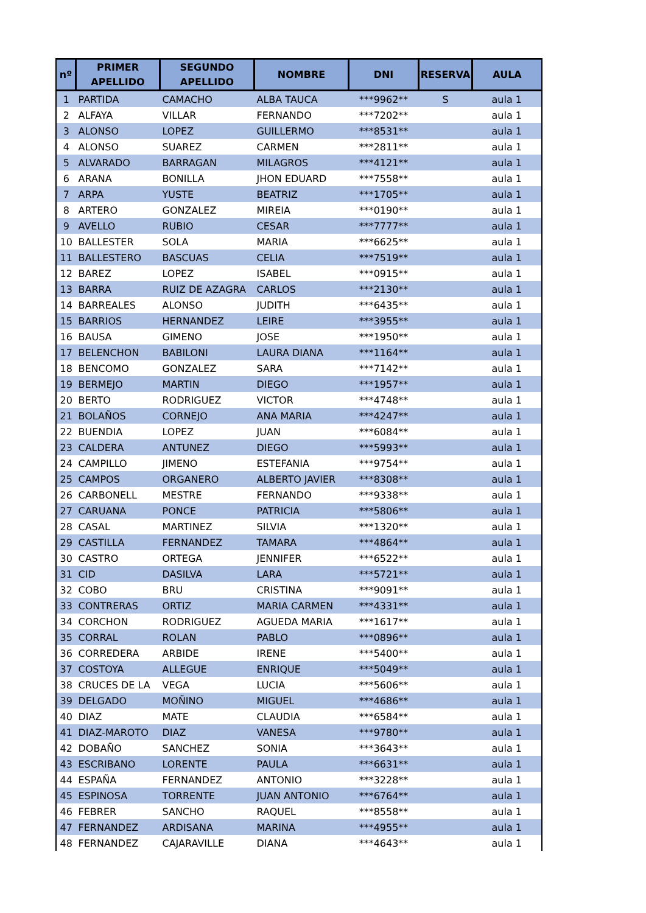| nº | PRIMER APELLIDO | SEGUNDO APELLIDO | NOMBRE | DNI | RESERVA | AULA |
| --- | --- | --- | --- | --- | --- | --- |
| 1 | PARTIDA | CAMACHO | ALBA TAUCA | ***9962** | S | aula 1 |
| 2 | ALFAYA | VILLAR | FERNANDO | ***7202** | | aula 1 |
| 3 | ALONSO | LOPEZ | GUILLERMO | ***8531** | | aula 1 |
| 4 | ALONSO | SUAREZ | CARMEN | ***2811** | | aula 1 |
| 5 | ALVARADO | BARRAGAN | MILAGROS | ***4121** | | aula 1 |
| 6 | ARANA | BONILLA | JHON EDUARD | ***7558** | | aula 1 |
| 7 | ARPA | YUSTE | BEATRIZ | ***1705** | | aula 1 |
| 8 | ARTERO | GONZALEZ | MIREIA | ***0190** | | aula 1 |
| 9 | AVELLO | RUBIO | CESAR | ***7777** | | aula 1 |
| 10 | BALLESTER | SOLA | MARIA | ***6625** | | aula 1 |
| 11 | BALLESTERO | BASCUAS | CELIA | ***7519** | | aula 1 |
| 12 | BAREZ | LOPEZ | ISABEL | ***0915** | | aula 1 |
| 13 | BARRA | RUIZ DE AZAGRA | CARLOS | ***2130** | | aula 1 |
| 14 | BARREALES | ALONSO | JUDITH | ***6435** | | aula 1 |
| 15 | BARRIOS | HERNANDEZ | LEIRE | ***3955** | | aula 1 |
| 16 | BAUSA | GIMENO | JOSE | ***1950** | | aula 1 |
| 17 | BELENCHON | BABILONI | LAURA DIANA | ***1164** | | aula 1 |
| 18 | BENCOMO | GONZALEZ | SARA | ***7142** | | aula 1 |
| 19 | BERMEJO | MARTIN | DIEGO | ***1957** | | aula 1 |
| 20 | BERTO | RODRIGUEZ | VICTOR | ***4748** | | aula 1 |
| 21 | BOLAÑOS | CORNEJO | ANA MARIA | ***4247** | | aula 1 |
| 22 | BUENDIA | LOPEZ | JUAN | ***6084** | | aula 1 |
| 23 | CALDERA | ANTUNEZ | DIEGO | ***5993** | | aula 1 |
| 24 | CAMPILLO | JIMENO | ESTEFANIA | ***9754** | | aula 1 |
| 25 | CAMPOS | ORGANERO | ALBERTO JAVIER | ***8308** | | aula 1 |
| 26 | CARBONELL | MESTRE | FERNANDO | ***9338** | | aula 1 |
| 27 | CARUANA | PONCE | PATRICIA | ***5806** | | aula 1 |
| 28 | CASAL | MARTINEZ | SILVIA | ***1320** | | aula 1 |
| 29 | CASTILLA | FERNANDEZ | TAMARA | ***4864** | | aula 1 |
| 30 | CASTRO | ORTEGA | JENNIFER | ***6522** | | aula 1 |
| 31 | CID | DASILVA | LARA | ***5721** | | aula 1 |
| 32 | COBO | BRU | CRISTINA | ***9091** | | aula 1 |
| 33 | CONTRERAS | ORTIZ | MARIA CARMEN | ***4331** | | aula 1 |
| 34 | CORCHON | RODRIGUEZ | AGUEDA MARIA | ***1617** | | aula 1 |
| 35 | CORRAL | ROLAN | PABLO | ***0896** | | aula 1 |
| 36 | CORREDERA | ARBIDE | IRENE | ***5400** | | aula 1 |
| 37 | COSTOYA | ALLEGUE | ENRIQUE | ***5049** | | aula 1 |
| 38 | CRUCES DE LA | VEGA | LUCIA | ***5606** | | aula 1 |
| 39 | DELGADO | MOÑINO | MIGUEL | ***4686** | | aula 1 |
| 40 | DIAZ | MATE | CLAUDIA | ***6584** | | aula 1 |
| 41 | DIAZ-MAROTO | DIAZ | VANESA | ***9780** | | aula 1 |
| 42 | DOBAÑO | SANCHEZ | SONIA | ***3643** | | aula 1 |
| 43 | ESCRIBANO | LORENTE | PAULA | ***6631** | | aula 1 |
| 44 | ESPAÑA | FERNANDEZ | ANTONIO | ***3228** | | aula 1 |
| 45 | ESPINOSA | TORRENTE | JUAN ANTONIO | ***6764** | | aula 1 |
| 46 | FEBRER | SANCHO | RAQUEL | ***8558** | | aula 1 |
| 47 | FERNANDEZ | ARDISANA | MARINA | ***4955** | | aula 1 |
| 48 | FERNANDEZ | CAJARAVILLE | DIANA | ***4643** | | aula 1 |